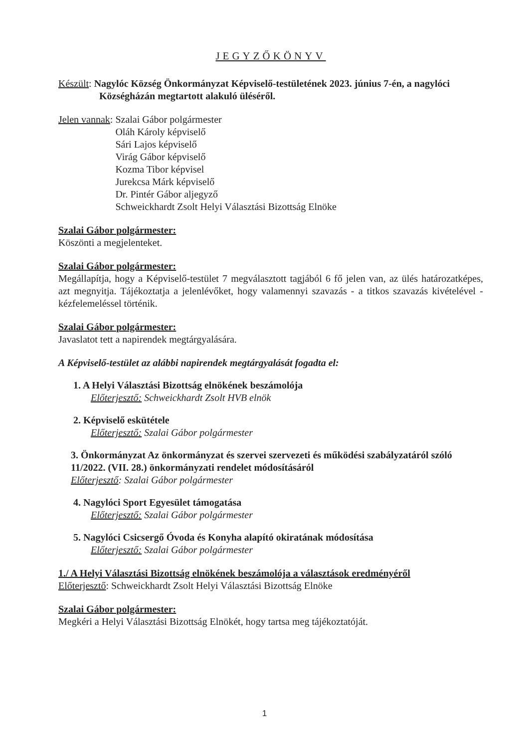JEGYZŐKÖNYV
Készült: Nagylóc Község Önkormányzat Képviselő-testületének 2023. június 7-én, a nagylóci
Községházán megtartott alakuló üléséről.
Jelen vannak:
Szalai Gábor polgármester
Oláh Károly képviselő
Sári Lajos képviselő
Virág Gábor képviselő
Kozma Tibor képvisel
Jurekcsa Márk képviselő
Dr. Pintér Gábor aljegyző
Schweickhardt Zsolt Helyi Választási Bizottság Elnöke
Szalai Gábor polgármester:
Köszönti a megjelenteket.
Szalai Gábor polgármester:
Megállapítja, hogy a Képviselő-testület 7 megválasztott tagjából 6 fő jelen van, az ülés határozatképes, azt megnyitja. Tájékoztatja a jelenlévőket, hogy valamennyi szavazás - a titkos szavazás kivételével - kézfelemeléssel történik.
Szalai Gábor polgármester:
Javaslatot tett a napirendek megtárgyalására.
A Képviselő-testület az alábbi napirendek megtárgyalását fogadta el:
1. A Helyi Választási Bizottság elnökének beszámolója
Előterjesztő: Schweickhardt Zsolt HVB elnök
2. Képviselő eskütétele
Előterjesztő: Szalai Gábor polgármester
3. Önkormányzat Az önkormányzat és szervei szervezeti és működési szabályzatáról szóló 11/2022. (VII. 28.) önkormányzati rendelet módosításáról
Előterjesztő: Szalai Gábor polgármester
4. Nagylóci Sport Egyesület támogatása
Előterjesztő: Szalai Gábor polgármester
5. Nagylóci Csicsergő Óvoda és Konyha alapító okiratának módosítása
Előterjesztő: Szalai Gábor polgármester
1./ A Helyi Választási Bizottság elnökének beszámolója a választások eredményéről
Előterjesztő: Schweickhardt Zsolt Helyi Választási Bizottság Elnöke
Szalai Gábor polgármester:
Megkéri a Helyi Választási Bizottság Elnökét, hogy tartsa meg tájékoztatóját.
1